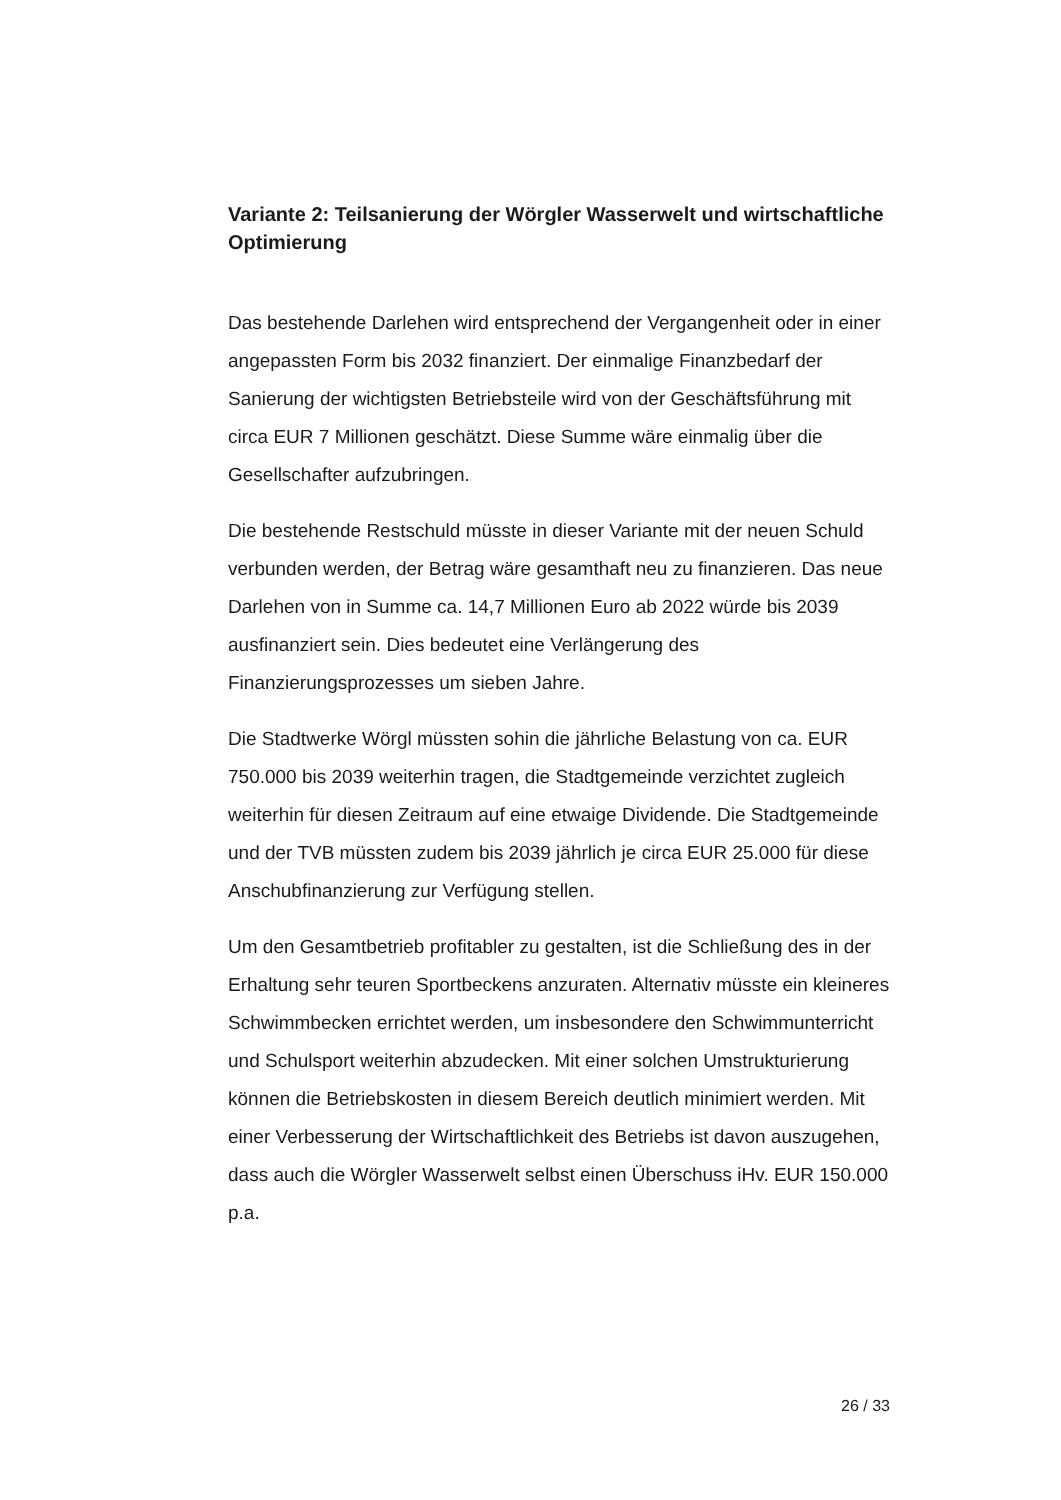Variante 2: Teilsanierung der Wörgler Wasserwelt und wirtschaftliche Optimierung
Das bestehende Darlehen wird entsprechend der Vergangenheit oder in einer angepassten Form bis 2032 finanziert. Der einmalige Finanzbedarf der Sanierung der wichtigsten Betriebsteile wird von der Geschäftsführung mit circa EUR 7 Millionen geschätzt. Diese Summe wäre einmalig über die Gesellschafter aufzubringen.
Die bestehende Restschuld müsste in dieser Variante mit der neuen Schuld verbunden werden, der Betrag wäre gesamthaft neu zu finanzieren. Das neue Darlehen von in Summe ca. 14,7 Millionen Euro ab 2022 würde bis 2039 ausfinanziert sein. Dies bedeutet eine Verlängerung des Finanzierungsprozesses um sieben Jahre.
Die Stadtwerke Wörgl müssten sohin die jährliche Belastung von ca. EUR 750.000 bis 2039 weiterhin tragen, die Stadtgemeinde verzichtet zugleich weiterhin für diesen Zeitraum auf eine etwaige Dividende. Die Stadtgemeinde und der TVB müssten zudem bis 2039 jährlich je circa EUR 25.000 für diese Anschubfinanzierung zur Verfügung stellen.
Um den Gesamtbetrieb profitabler zu gestalten, ist die Schließung des in der Erhaltung sehr teuren Sportbeckens anzuraten. Alternativ müsste ein kleineres Schwimmbecken errichtet werden, um insbesondere den Schwimmunterricht und Schulsport weiterhin abzudecken. Mit einer solchen Umstrukturierung können die Betriebskosten in diesem Bereich deutlich minimiert werden. Mit einer Verbesserung der Wirtschaftlichkeit des Betriebs ist davon auszugehen, dass auch die Wörgler Wasserwelt selbst einen Überschuss iHv. EUR 150.000 p.a.
26 / 33